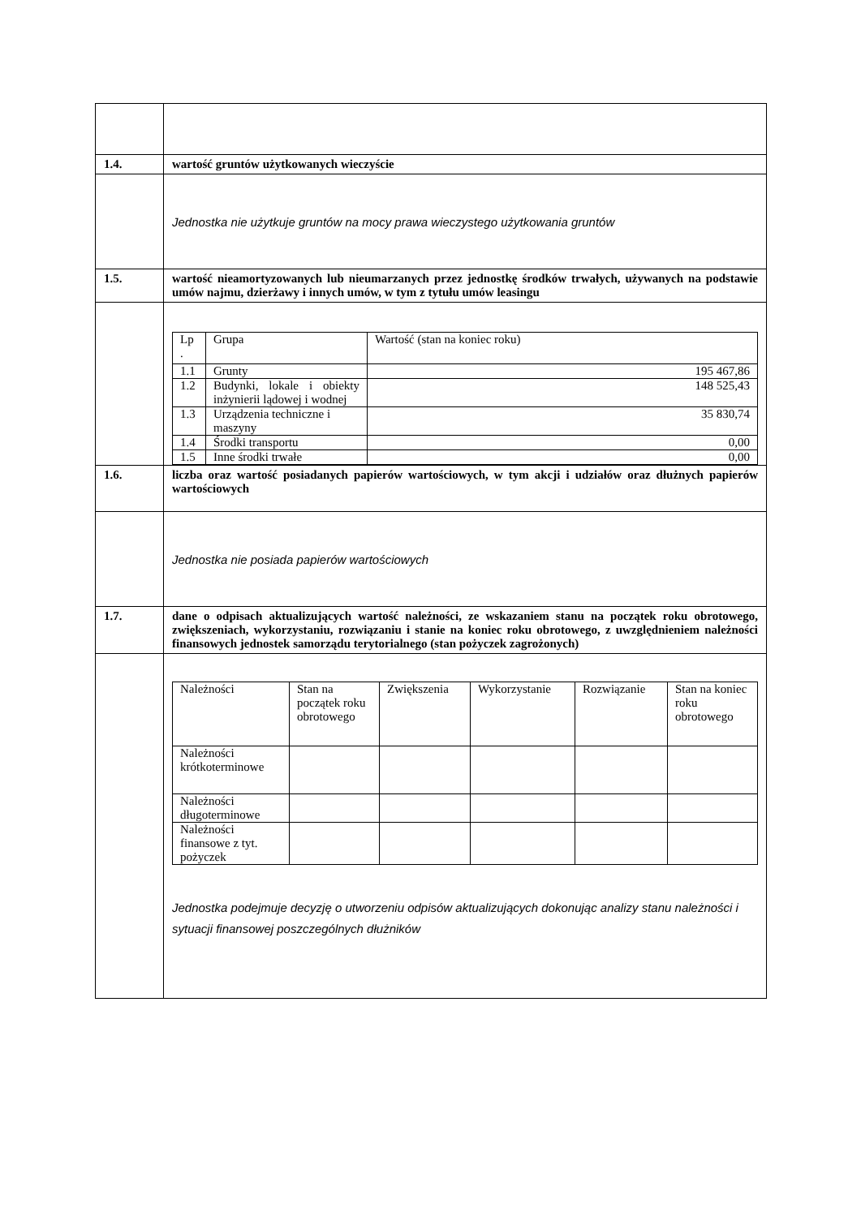| 1.4. | wartość gruntów użytkowanych wieczyście |
| | Jednostka nie użytkuje gruntów na mocy prawa wieczystego użytkowania gruntów |
| 1.5. | wartość nieamortyzowanych lub nieumarzanych przez jednostkę środków trwałych, używanych na podstawie umów najmu, dzierżawy i innych umów, w tym z tytułu umów leasingu |
| | / Lp . / Grupa / Wartość (stan na koniec roku) / / 1.1 / Grunty / 195 467,86 / / 1.2 / Budynki, lokale i obiekty inżynierii lądowej i wodnej / 148 525,43 / / 1.3 / Urządzenia techniczne i maszyny / 35 830,74 / / 1.4 / Środki transportu / 0,00 / / 1.5 / Inne środki trwałe / 0,00 / |
| 1.6. | liczba oraz wartość posiadanych papierów wartościowych, w tym akcji i udziałów oraz dłużnych papierów wartościowych |
| | Jednostka nie posiada papierów wartościowych |
| 1.7. | dane o odpisach aktualizujących wartość należności, ze wskazaniem stanu na początek roku obrotowego, zwiększeniach, wykorzystaniu, rozwiązaniu i stanie na koniec roku obrotowego, z uwzględnieniem należności finansowych jednostek samorządu terytorialnego (stan pożyczek zagrożonych) |
| | / Należności / Stan na początek roku obrotowego / Zwiększenia / Wykorzystanie / Rozwiązanie / Stan na koniec roku obrotowego / / Należności krótkoterminowe / / / / / / / Należności długoterminowe / / / / / / / Należności finansowe z tyt. pożyczek / / / / / / Jednostka podejmuje decyzję o utworzeniu odpisów aktualizujących dokonując analizy stanu należności i sytuacji finansowej poszczególnych dłużników |